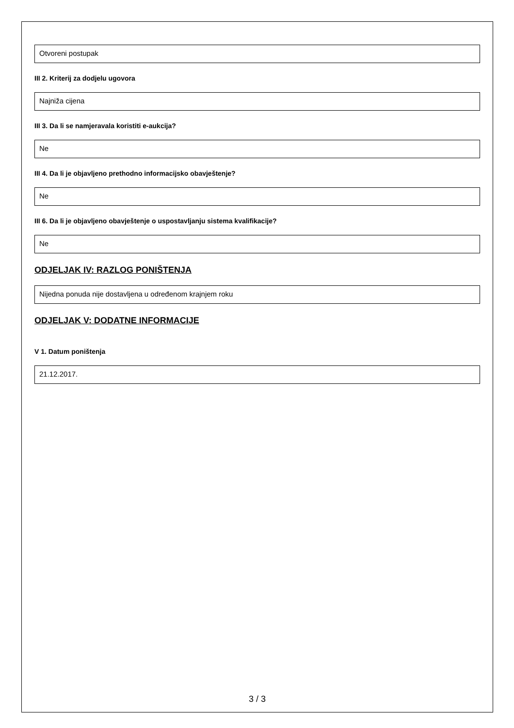Otvoreni postupak
III 2. Kriterij za dodjelu ugovora
Najniža cijena
III 3. Da li se namjeravala koristiti e-aukcija?
Ne
III 4. Da li je objavljeno prethodno informacijsko obavještenje?
Ne
III 6. Da li je objavljeno obavještenje o uspostavljanju sistema kvalifikacije?
Ne
ODJELJAK IV: RAZLOG PONIŠTENJA
Nijedna ponuda nije dostavljena u određenom krajnjem roku
ODJELJAK V: DODATNE INFORMACIJE
V 1. Datum poništenja
21.12.2017.
3 / 3